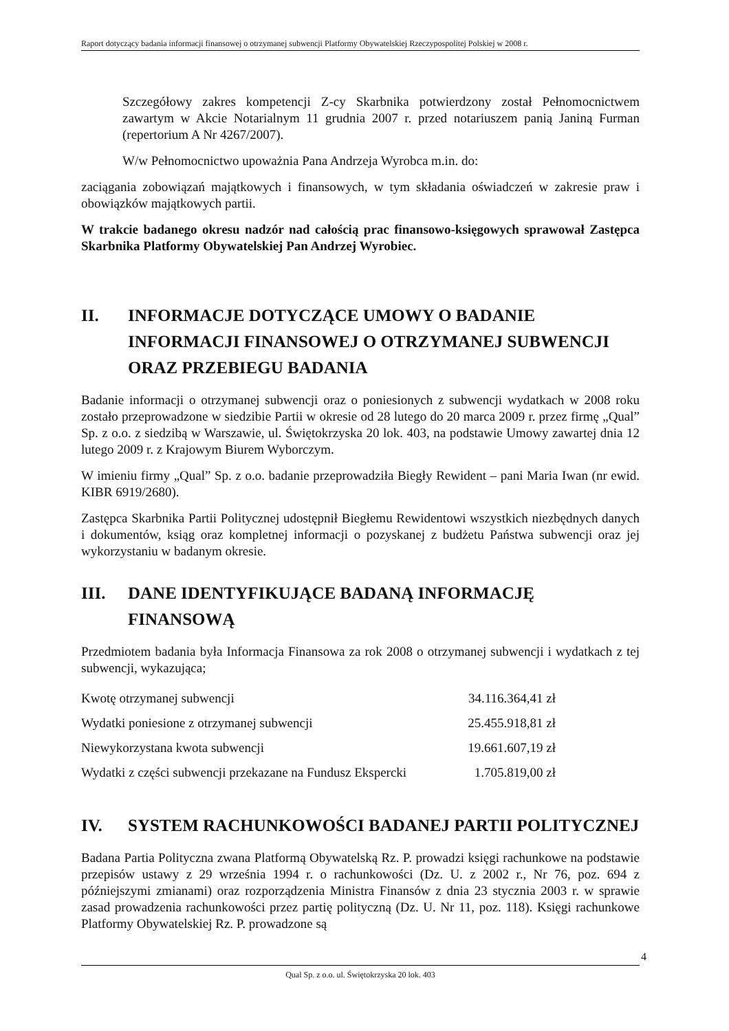Raport dotyczący badania informacji finansowej o otrzymanej subwencji Platformy Obywatelskiej Rzeczypospolitej Polskiej w 2008 r.
Szczegółowy zakres kompetencji Z-cy Skarbnika potwierdzony został Pełnomocnictwem zawartym w Akcie Notarialnym 11 grudnia 2007 r. przed notariuszem panią Janiną Furman (repertorium A Nr 4267/2007).
W/w Pełnomocnictwo upoważnia Pana Andrzeja Wyrobca m.in. do:
zaciągania zobowiązań majątkowych i finansowych, w tym składania oświadczeń w zakresie praw i obowiązków majątkowych partii.
W trakcie badanego okresu nadzór nad całością prac finansowo-księgowych sprawował Zastępca Skarbnika Platformy Obywatelskiej Pan Andrzej Wyrobiec.
II. INFORMACJE DOTYCZĄCE UMOWY O BADANIE INFORMACJI FINANSOWEJ O OTRZYMANEJ SUBWENCJI ORAZ PRZEBIEGU BADANIA
Badanie informacji o otrzymanej subwencji oraz o poniesionych z subwencji wydatkach w 2008 roku zostało przeprowadzone w siedzibie Partii w okresie od 28 lutego do 20 marca 2009 r. przez firmę „Qual” Sp. z o.o. z siedzibą w Warszawie, ul. Świętokrzyska 20 lok. 403, na podstawie Umowy zawartej dnia 12 lutego 2009 r. z Krajowym Biurem Wyborczym.
W imieniu firmy „Qual” Sp. z o.o. badanie przeprowadziła Biegły Rewident – pani Maria Iwan (nr ewid. KIBR 6919/2680).
Zastępca Skarbnika Partii Politycznej udostępnił Biegłemu Rewidentowi wszystkich niezbędnych danych i dokumentów, ksiąg oraz kompletnej informacji o pozyskanej z budżetu Państwa subwencji oraz jej wykorzystaniu w badanym okresie.
III. DANE IDENTYFIKUJĄCE BADANĄ INFORMACJĘ FINANSOWĄ
Przedmiotem badania była Informacja Finansowa za rok 2008 o otrzymanej subwencji i wydatkach z tej subwencji, wykazująca;
| Kwotę otrzymanej subwencji | 34.116.364,41 zł |
| Wydatki poniesione z otrzymanej subwencji | 25.455.918,81 zł |
| Niewykorzystana kwota subwencji | 19.661.607,19 zł |
| Wydatki z części subwencji przekazane na Fundusz Ekspercki | 1.705.819,00 zł |
IV. SYSTEM RACHUNKOWOŚCI BADANEJ PARTII POLITYCZNEJ
Badana Partia Polityczna zwana Platformą Obywatelską Rz. P. prowadzi księgi rachunkowe na podstawie przepisów ustawy z 29 września 1994 r. o rachunkowości (Dz. U. z 2002 r., Nr 76, poz. 694 z późniejszymi zmianami) oraz rozporządzenia Ministra Finansów z dnia 23 stycznia 2003 r. w sprawie zasad prowadzenia rachunkowości przez partię polityczną (Dz. U. Nr 11, poz. 118). Księgi rachunkowe Platformy Obywatelskiej Rz. P. prowadzone są
4
Qual Sp. z o.o. ul. Świętokrzyska 20 lok. 403